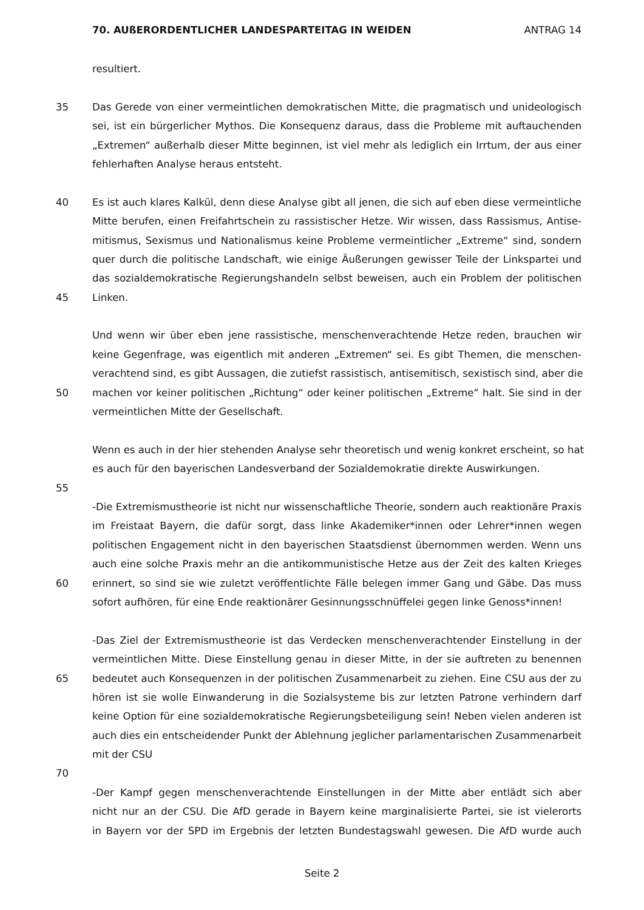70. AUßERORDENTLICHER LANDESPARTEITAG IN WEIDEN ANTRAG 14
resultiert.
35 Das Gerede von einer vermeintlichen demokratischen Mitte, die pragmatisch und unideologisch
sei, ist ein bürgerlicher Mythos. Die Konsequenz daraus, dass die Probleme mit auftauchenden
„Extremen“ außerhalb dieser Mitte beginnen, ist viel mehr als lediglich ein Irrtum, der aus einer
fehlerhaften Analyse heraus entsteht.
40 Es ist auch klares Kalkül, denn diese Analyse gibt all jenen, die sich auf eben diese vermeintliche
Mitte berufen, einen Freifahrtschein zu rassistischer Hetze. Wir wissen, dass Rassismus, Antise-
mitismus, Sexismus und Nationalismus keine Probleme vermeintlicher „Extreme“ sind, sondern
quer durch die politische Landschaft, wie einige Äußerungen gewisser Teile der Linkspartei und
das sozialdemokratische Regierungshandeln selbst beweisen, auch ein Problem der politischen
45 Linken.
Und wenn wir über eben jene rassistische, menschenverachtende Hetze reden, brauchen wir
keine Gegenfrage, was eigentlich mit anderen „Extremen“ sei. Es gibt Themen, die menschen-
verachtend sind, es gibt Aussagen, die zutiefst rassistisch, antisemitisch, sexistisch sind, aber die
50 machen vor keiner politischen „Richtung“ oder keiner politischen „Extreme“ halt. Sie sind in der
vermeintlichen Mitte der Gesellschaft.
Wenn es auch in der hier stehenden Analyse sehr theoretisch und wenig konkret erscheint, so hat
es auch für den bayerischen Landesverband der Sozialdemokratie direkte Auswirkungen.
55
-Die Extremismustheorie ist nicht nur wissenschaftliche Theorie, sondern auch reaktionäre Praxis
im Freistaat Bayern, die dafür sorgt, dass linke Akademiker*innen oder Lehrer*innen wegen
politischen Engagement nicht in den bayerischen Staatsdienst übernommen werden. Wenn uns
auch eine solche Praxis mehr an die antikommunistische Hetze aus der Zeit des kalten Krieges
60 erinnert, so sind sie wie zuletzt veröffentlichte Fälle belegen immer Gang und Gäbe. Das muss
sofort aufhören, für eine Ende reaktionärer Gesinnungsschnüffelei gegen linke Genoss*innen!
-Das Ziel der Extremismustheorie ist das Verdecken menschenverachtender Einstellung in der
vermeintlichen Mitte. Diese Einstellung genau in dieser Mitte, in der sie auftreten zu benennen
65 bedeutet auch Konsequenzen in der politischen Zusammenarbeit zu ziehen. Eine CSU aus der zu
hören ist sie wolle Einwanderung in die Sozialsysteme bis zur letzten Patrone verhindern darf
keine Option für eine sozialdemokratische Regierungsbeteiligung sein! Neben vielen anderen ist
auch dies ein entscheidender Punkt der Ablehnung jeglicher parlamentarischen Zusammenarbeit
mit der CSU
70
-Der Kampf gegen menschenverachtende Einstellungen in der Mitte aber entlädt sich aber
nicht nur an der CSU. Die AfD gerade in Bayern keine marginalisierte Partei, sie ist vielerorts
in Bayern vor der SPD im Ergebnis der letzten Bundestagswahl gewesen. Die AfD wurde auch
Seite 2